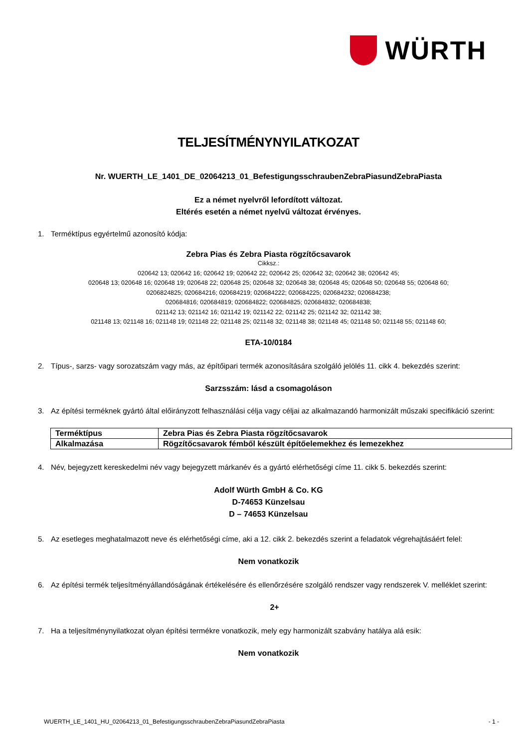WÜRTH
TELJESÍTMÉNYNYILATKOZAT
Nr. WUERTH_LE_1401_DE_02064213_01_BefestigungsschraubenZebraPiasundZebraPiasta
Ez a német nyelvről lefordított változat.
Eltérés esetén a német nyelvű változat érvényes.
1. Terméktípus egyértelmű azonosító kódja:
Zebra Pias és Zebra Piasta rögzítőcsavarok
Cikksz.:
020642 13; 020642 16; 020642 19; 020642 22; 020642 25; 020642 32; 020642 38; 020642 45;
020648 13; 020648 16; 020648 19; 020648 22; 020648 25; 020648 32; 020648 38; 020648 45; 020648 50; 020648 55; 020648 60;
0206824825; 020684216; 020684219; 020684222; 020684225; 020684232; 020684238;
020684816; 020684819; 020684822; 020684825; 020684832; 020684838;
021142 13; 021142 16; 021142 19; 021142 22; 021142 25; 021142 32; 021142 38;
021148 13; 021148 16; 021148 19; 021148 22; 021148 25; 021148 32; 021148 38; 021148 45; 021148 50; 021148 55; 021148 60;
ETA-10/0184
2. Típus-, sarzs- vagy sorozatszám vagy más, az építőipari termék azonosítására szolgáló jelölés 11. cikk 4. bekezdés szerint:
Sarzsszám: lásd a csomagoláson
3. Az építési terméknek gyártó által előirányzott felhasználási célja vagy céljai az alkalmazandó harmonizált műszaki specifikáció szerint:
| Terméktípus | Zebra Pias és Zebra Piasta rögzítőcsavarok |
| Alkalmazása | Rögzítőcsavarok fémből készült építőelemekhez és lemezekhez |
4. Név, bejegyzett kereskedelmi név vagy bejegyzett márkanév és a gyártó elérhetőségi címe 11. cikk 5. bekezdés szerint:
Adolf Würth GmbH & Co. KG
D-74653 Künzelsau
D – 74653 Künzelsau
5. Az esetleges meghatalmazott neve és elérhetőségi címe, aki a 12. cikk 2. bekezdés szerint a feladatok végrehajtásáért felel:
Nem vonatkozik
6. Az építési termék teljesítményállandóságának értékelésére és ellenőrzésére szolgáló rendszer vagy rendszerek V. melléklet szerint:
2+
7. Ha a teljesítménynyilatkozat olyan építési termékre vonatkozik, mely egy harmonizált szabvány hatálya alá esik:
Nem vonatkozik
WUERTH_LE_1401_HU_02064213_01_BefestigungsschraubenZebraPiasundZebraPiasta - 1 -